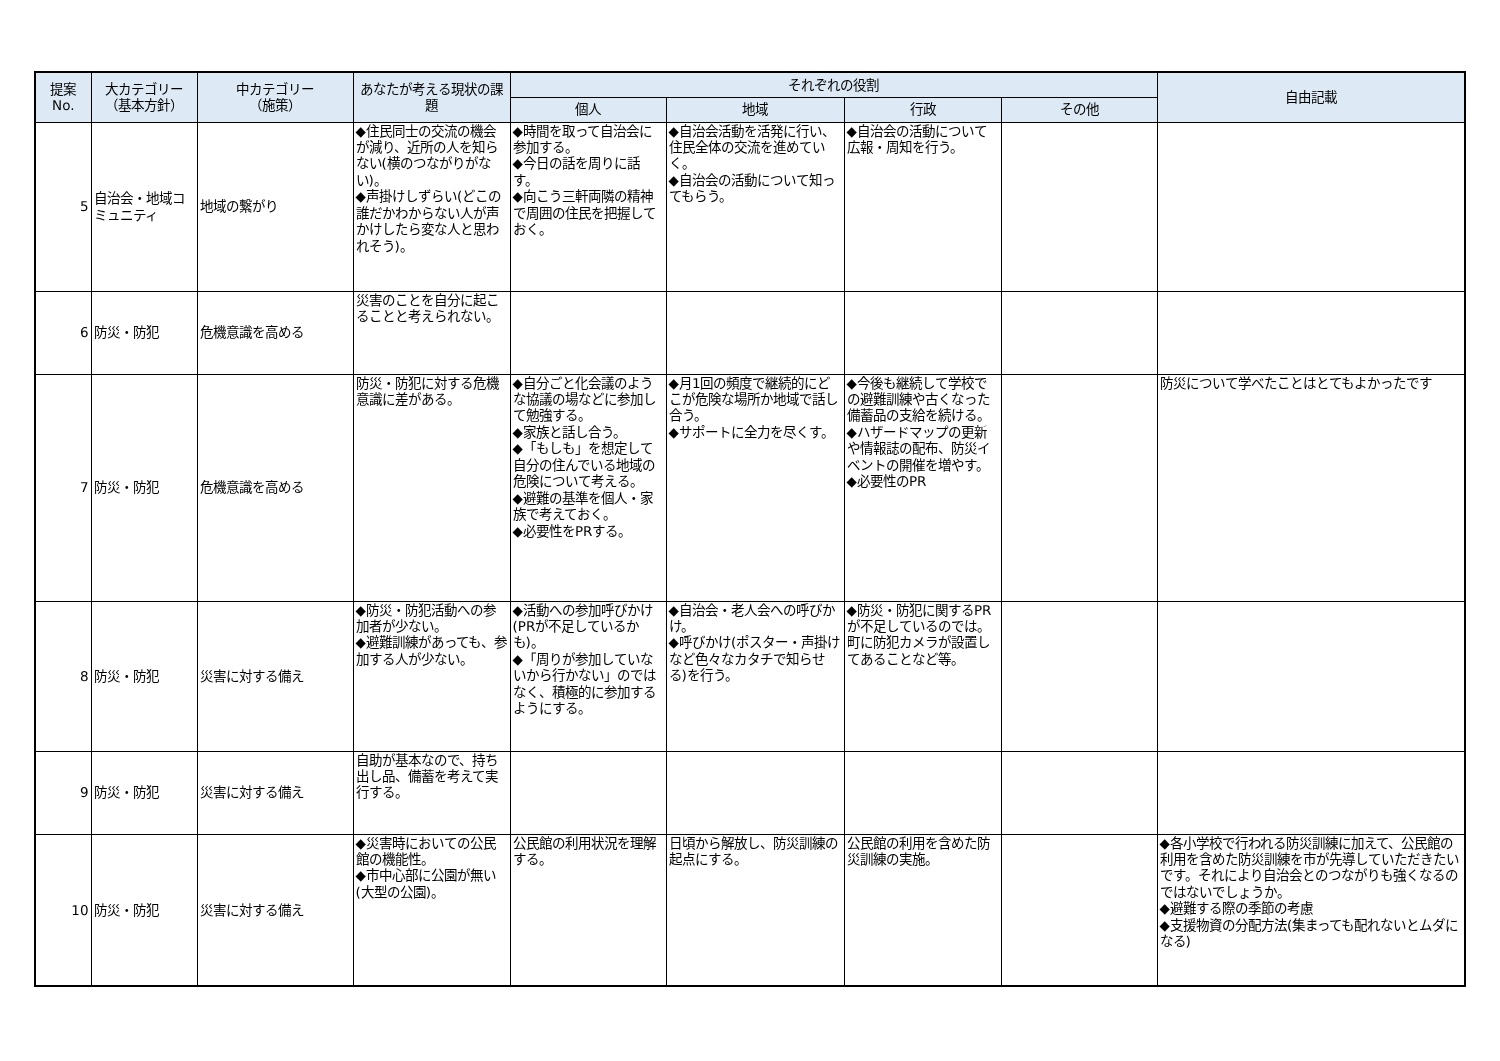| 提案 No. | 大カテゴリー （基本方針） | 中カテゴリー （施策） | あなたが考える現状の課題 | それぞれの役割 | | | | 自由記載 |
| --- | --- | --- | --- | --- | --- | --- | --- | --- |
| | | | | 個人 | 地域 | 行政 | その他 | |
| 5 | 自治会・地域コミュニティ | 地域の繋がり | ◆住民同士の交流の機会が減り、近所の人を知らない(横のつながりがない)。 ◆声掛けしずらい(どこの誰だかわからない人が声かけしたら変な人と思われそう)。 | ◆時間を取って自治会に参加する。 ◆今日の話を周りに話す。 ◆向こう三軒両隣の精神で周囲の住民を把握しておく。 | ◆自治会活動を活発に行い、住民全体の交流を進めていく。 ◆自治会の活動について知ってもらう。 | ◆自治会の活動について広報・周知を行う。 | | |
| 6 | 防災・防犯 | 危機意識を高める | 災害のことを自分に起こることと考えられない。 | | | | | |
| 7 | 防災・防犯 | 危機意識を高める | 防災・防犯に対する危機意識に差がある。 | ◆自分ごと化会議のような協議の場などに参加して勉強する。 ◆家族と話し合う。 ◆「もしも」を想定して自分の住んでいる地域の危険について考える。 ◆避難の基準を個人・家族で考えておく。 ◆必要性をPRする。 | ◆月1回の頻度で継続的にどこが危険な場所か地域で話し合う。 ◆サポートに全力を尽くす。 | ◆今後も継続して学校での避難訓練や古くなった備蓄品の支給を続ける。 ◆ハザードマップの更新や情報誌の配布、防災イベントの開催を増やす。 ◆必要性のPR | | 防災について学べたことはとてもよかったです |
| 8 | 防災・防犯 | 災害に対する備え | ◆防災・防犯活動への参加者が少ない。 ◆避難訓練があっても、参加する人が少ない。 | ◆活動への参加呼びかけ(PRが不足しているかも)。 ◆「周りが参加していないから行かない」のではなく、積極的に参加するようにする。 | ◆自治会・老人会への呼びかけ。 ◆呼びかけ(ポスター・声掛けなど色々なカタチで知らせる)を行う。 | ◆防災・防犯に関するPRが不足しているのでは。町に防犯カメラが設置してあることなど等。 | | |
| 9 | 防災・防犯 | 災害に対する備え | 自助が基本なので、持ち出し品、備蓄を考えて実行する。 | | | | | |
| 10 | 防災・防犯 | 災害に対する備え | ◆災害時においての公民館の機能性。 ◆市中心部に公園が無い(大型の公園)。 | 公民館の利用状況を理解する。 | 日頃から解放し、防災訓練の起点にする。 | 公民館の利用を含めた防災訓練の実施。 | | ◆各小学校で行われる防災訓練に加えて、公民館の利用を含めた防災訓練を市が先導していただきたいです。それにより自治会とのつながりも強くなるのではないでしょうか。 ◆避難する際の季節の考慮 ◆支援物資の分配方法(集まっても配れないとムダになる) |